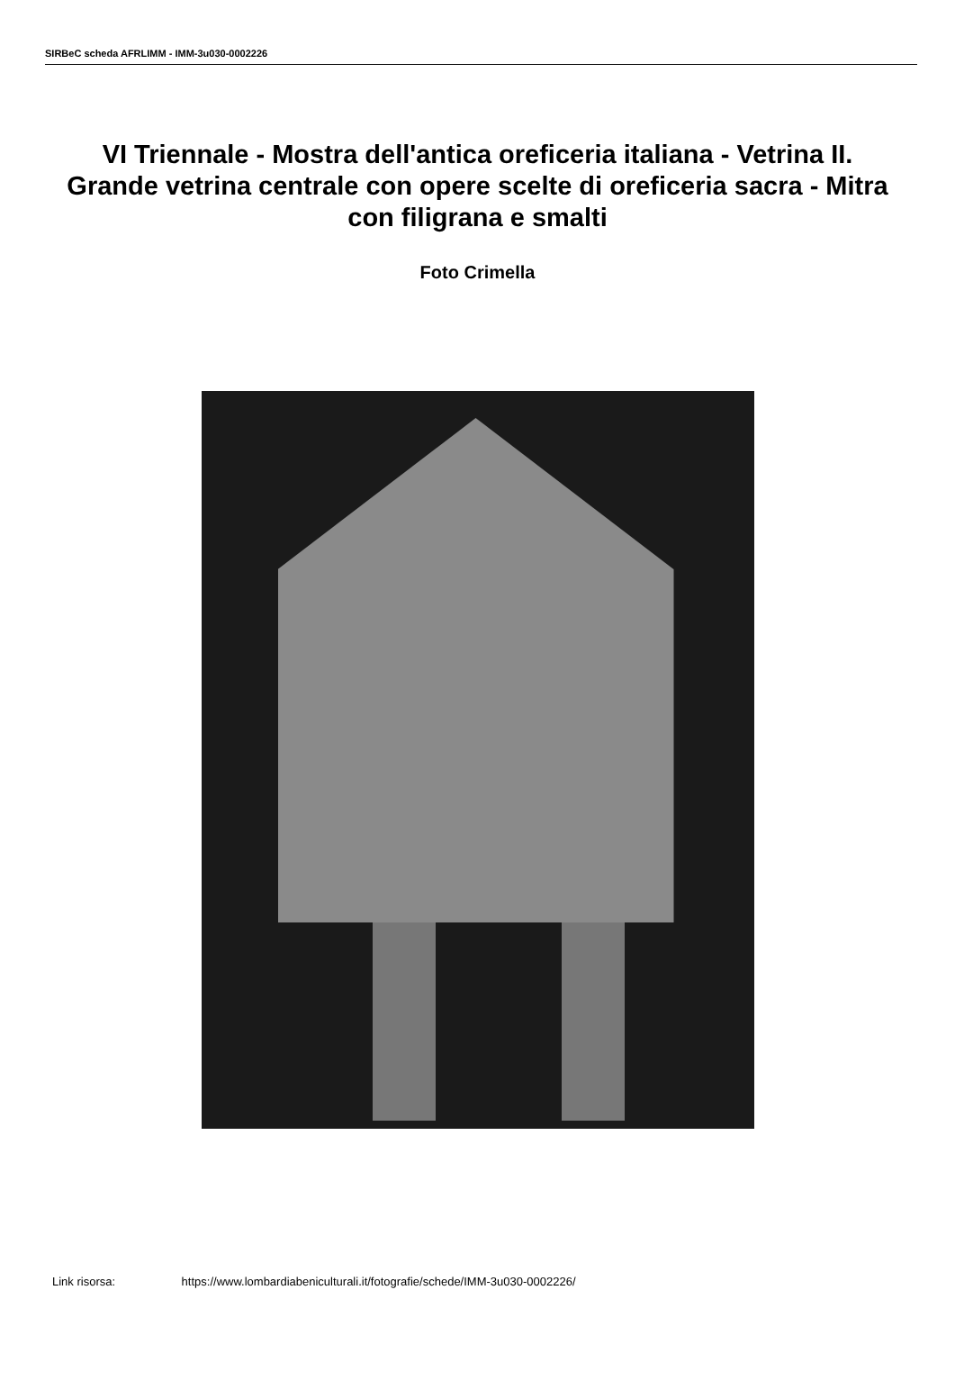SIRBeC scheda AFRLIMM - IMM-3u030-0002226
VI Triennale - Mostra dell'antica oreficeria italiana - Vetrina II. Grande vetrina centrale con opere scelte di oreficeria sacra - Mitra con filigrana e smalti
Foto Crimella
Link risorsa: https://www.lombardiabeniculturali.it/fotografie/schede/IMM-3u030-0002226/